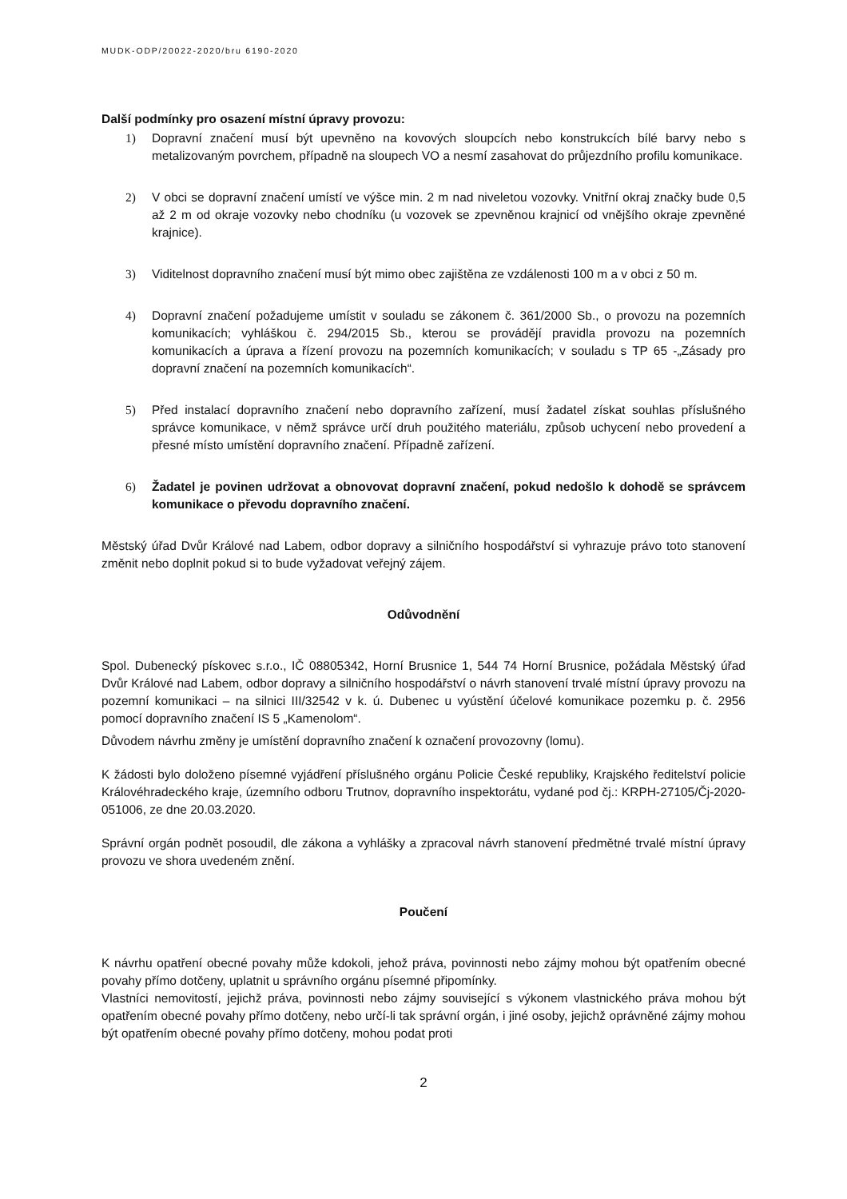MUDK-ODP/20022-2020/bru 6190-2020
Další podmínky pro osazení místní úpravy provozu:
1) Dopravní značení musí být upevněno na kovových sloupcích nebo konstrukcích bílé barvy nebo s metalizovaným povrchem, případně na sloupech VO a nesmí zasahovat do průjezdního profilu komunikace.
2) V obci se dopravní značení umístí ve výšce min. 2 m nad niveletou vozovky. Vnitřní okraj značky bude 0,5 až 2 m od okraje vozovky nebo chodníku (u vozovek se zpevněnou krajnicí od vnějšího okraje zpevněné krajnice).
3) Viditelnost dopravního značení musí být mimo obec zajištěna ze vzdálenosti 100 m a v obci z 50 m.
4) Dopravní značení požadujeme umístit v souladu se zákonem č. 361/2000 Sb., o provozu na pozemních komunikacích; vyhláškou č. 294/2015 Sb., kterou se provádějí pravidla provozu na pozemních komunikacích a úprava a řízení provozu na pozemních komunikacích; v souladu s TP 65 -„Zásady pro dopravní značení na pozemních komunikacích“.
5) Před instalací dopravního značení nebo dopravního zařízení, musí žadatel získat souhlas příslušného správce komunikace, v němž správce určí druh použitého materiálu, způsob uchycení nebo provedení a přesné místo umístění dopravního značení. Případně zařízení.
6) Žadatel je povinen udržovat a obnovovat dopravní značení, pokud nedošlo k dohodě se správcem komunikace o převodu dopravního značení.
Městský úřad Dvůr Králové nad Labem, odbor dopravy a silničního hospodářství si vyhrazuje právo toto stanovení změnit nebo doplnit pokud si to bude vyžadovat veřejný zájem.
Odůvodnění
Spol. Dubenecký pískovec s.r.o., IČ 08805342, Horní Brusnice 1, 544 74 Horní Brusnice, požádala Městský úřad Dvůr Králové nad Labem, odbor dopravy a silničního hospodářství o návrh stanovení trvalé místní úpravy provozu na pozemní komunikaci – na silnici III/32542 v k. ú. Dubenec u vyústění účelové komunikace pozemku p. č. 2956 pomocí dopravního značení IS 5 „Kamenolom“.
Důvodem návrhu změny je umístění dopravního značení k označení provozovny (lomu).
K žádosti bylo doloženo písemné vyjádření příslušného orgánu Policie České republiky, Krajského ředitelství policie Královéhradeckého kraje, územního odboru Trutnov, dopravního inspektorátu, vydané pod čj.: KRPH-27105/Čj-2020-051006, ze dne 20.03.2020.
Správní orgán podnět posoudil, dle zákona a vyhlášky a zpracoval návrh stanovení předmětné trvalé místní úpravy provozu ve shora uvedeném znění.
Poučení
K návrhu opatření obecné povahy může kdokoli, jehož práva, povinnosti nebo zájmy mohou být opatřením obecné povahy přímo dotčeny, uplatnit u správního orgánu písemné připomínky.
Vlastníci nemovitostí, jejichž práva, povinnosti nebo zájmy související s výkonem vlastnického práva mohou být opatřením obecné povahy přímo dotčeny, nebo určí-li tak správní orgán, i jiné osoby, jejichž oprávněné zájmy mohou být opatřením obecné povahy přímo dotčeny, mohou podat proti
2